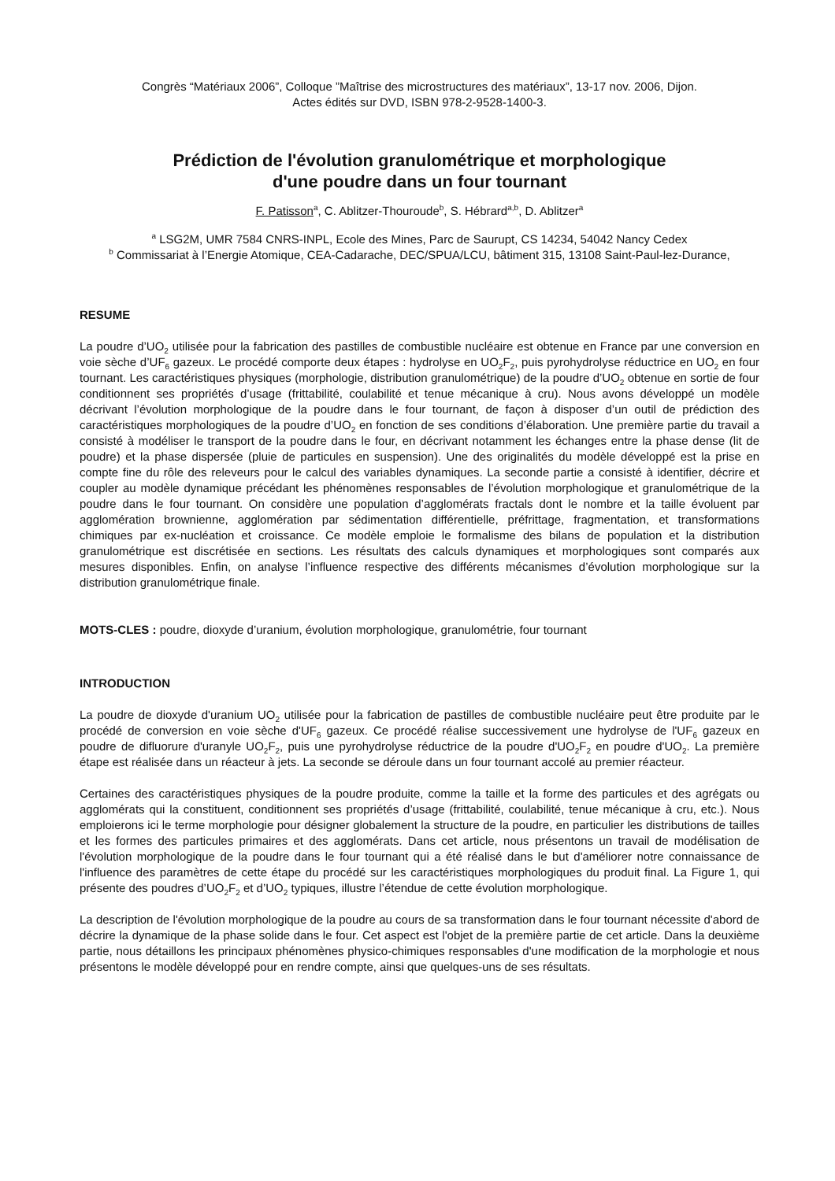Congrès “Matériaux 2006”, Colloque ”Maîtrise des microstructures des matériaux”, 13-17 nov. 2006, Dijon.
Actes édités sur DVD, ISBN 978-2-9528-1400-3.
Prédiction de l'évolution granulométrique et morphologique
d'une poudre dans un four tournant
F. Patisson<sup>a</sup>, C. Ablitzer-Thouroude<sup>b</sup>, S. Hébrard<sup>a,b</sup>, D. Ablitzer<sup>a</sup>
<sup>a</sup> LSG2M, UMR 7584 CNRS-INPL, Ecole des Mines, Parc de Saurupt, CS 14234, 54042 Nancy Cedex
<sup>b</sup> Commissariat à l’Energie Atomique, CEA-Cadarache, DEC/SPUA/LCU, bâtiment 315, 13108 Saint-Paul-lez-Durance,
RESUME
La poudre d’UO<sub>2</sub> utilisée pour la fabrication des pastilles de combustible nucléaire est obtenue en France par une conversion en voie sèche d’UF<sub>6</sub> gazeux. Le procédé comporte deux étapes : hydrolyse en UO<sub>2</sub>F<sub>2</sub>, puis pyrohydrolyse réductrice en UO<sub>2</sub> en four tournant. Les caractéristiques physiques (morphologie, distribution granulométrique) de la poudre d’UO<sub>2</sub> obtenue en sortie de four conditionnent ses propriétés d’usage (frittabilité, coulabilité et tenue mécanique à cru). Nous avons développé un modèle décrivant l’évolution morphologique de la poudre dans le four tournant, de façon à disposer d’un outil de prédiction des caractéristiques morphologiques de la poudre d’UO<sub>2</sub> en fonction de ses conditions d’élaboration. Une première partie du travail a consisté à modéliser le transport de la poudre dans le four, en décrivant notamment les échanges entre la phase dense (lit de poudre) et la phase dispersée (pluie de particules en suspension). Une des originalités du modèle développé est la prise en compte fine du rôle des releveurs pour le calcul des variables dynamiques. La seconde partie a consisté à identifier, décrire et coupler au modèle dynamique précédant les phénomènes responsables de l’évolution morphologique et granulométrique de la poudre dans le four tournant. On considère une population d’agglomérats fractals dont le nombre et la taille évoluent par agglomération brownienne, agglomération par sédimentation différentielle, préfrittage, fragmentation, et transformations chimiques par ex-nucléation et croissance. Ce modèle emploie le formalisme des bilans de population et la distribution granulométrique est discrétisée en sections. Les résultats des calculs dynamiques et morphologiques sont comparés aux mesures disponibles. Enfin, on analyse l’influence respective des différents mécanismes d’évolution morphologique sur la distribution granulométrique finale.
MOTS-CLES : poudre, dioxyde d’uranium, évolution morphologique, granulométrie, four tournant
INTRODUCTION
La poudre de dioxyde d'uranium UO<sub>2</sub> utilisée pour la fabrication de pastilles de combustible nucléaire peut être produite par le procédé de conversion en voie sèche d'UF<sub>6</sub> gazeux. Ce procédé réalise successivement une hydrolyse de l'UF<sub>6</sub> gazeux en poudre de difluorure d'uranyle UO<sub>2</sub>F<sub>2</sub>, puis une pyrohydrolyse réductrice de la poudre d'UO<sub>2</sub>F<sub>2</sub> en poudre d'UO<sub>2</sub>. La première étape est réalisée dans un réacteur à jets. La seconde se déroule dans un four tournant accolé au premier réacteur.
Certaines des caractéristiques physiques de la poudre produite, comme la taille et la forme des particules et des agrégats ou agglomérats qui la constituent, conditionnent ses propriétés d’usage (frittabilité, coulabilité, tenue mécanique à cru, etc.). Nous emploierons ici le terme morphologie pour désigner globalement la structure de la poudre, en particulier les distributions de tailles et les formes des particules primaires et des agglomérats. Dans cet article, nous présentons un travail de modélisation de l'évolution morphologique de la poudre dans le four tournant qui a été réalisé dans le but d'améliorer notre connaissance de l'influence des paramètres de cette étape du procédé sur les caractéristiques morphologiques du produit final. La Figure 1, qui présente des poudres d’UO<sub>2</sub>F<sub>2</sub> et d’UO<sub>2</sub> typiques, illustre l’étendue de cette évolution morphologique.
La description de l'évolution morphologique de la poudre au cours de sa transformation dans le four tournant nécessite d'abord de décrire la dynamique de la phase solide dans le four. Cet aspect est l'objet de la première partie de cet article. Dans la deuxième partie, nous détaillons les principaux phénomènes physico-chimiques responsables d'une modification de la morphologie et nous présentons le modèle développé pour en rendre compte, ainsi que quelques-uns de ses résultats.